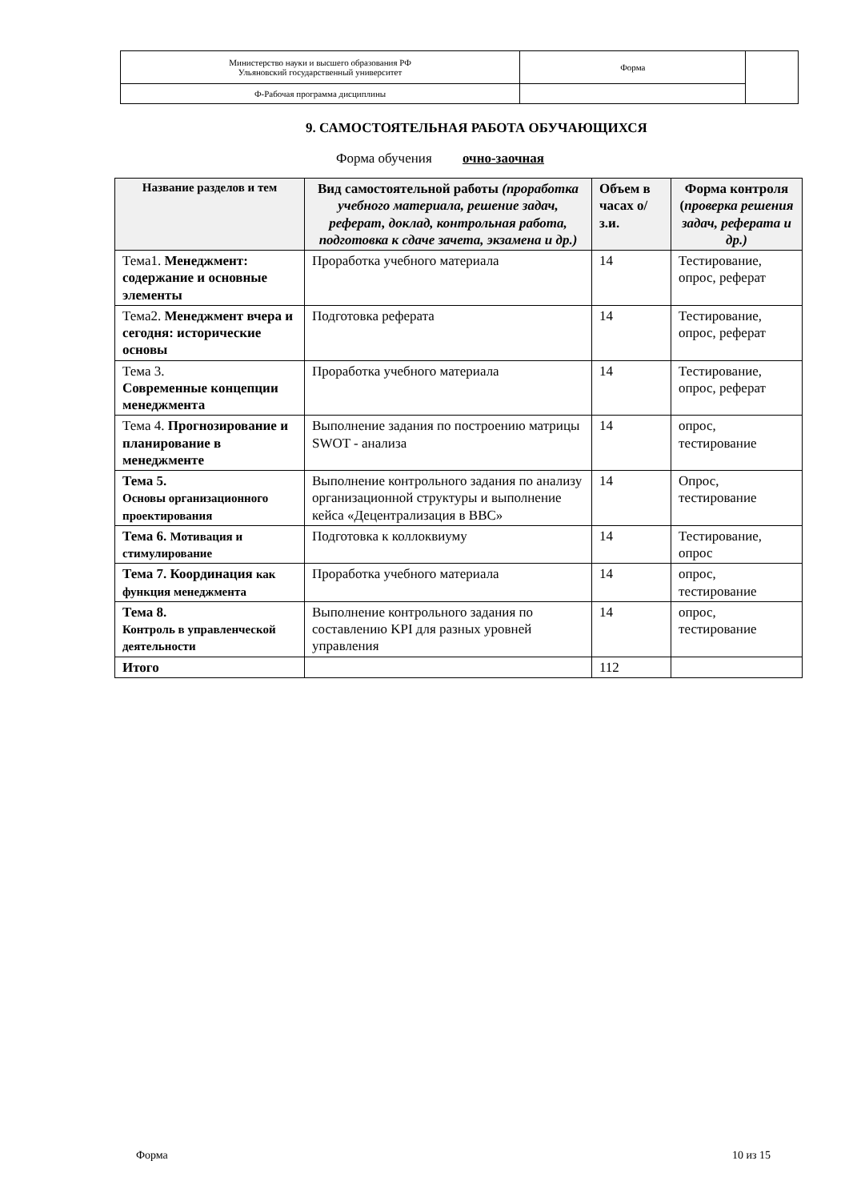| Министерство науки и высшего образования РФ Ульяновский государственный университет | Форма | |
| Ф-Рабочая программа дисциплины | | |
9. САМОСТОЯТЕЛЬНАЯ РАБОТА ОБУЧАЮЩИХСЯ
Форма обучения очно-заочная
| Название разделов и тем | Вид самостоятельной работы (проработка учебного материала, решение задач, реферат, доклад, контрольная работа, подготовка к сдаче зачета, экзамена и др.) | Объем в часах о/з.и. | Форма контроля ( проверка решения задач, реферата и др.) |
| --- | --- | --- | --- |
| Тема1. Менеджмент: содержание и основные элементы | Проработка учебного материала | 14 | Тестирование, опрос, реферат |
| Тема2. Менеджмент вчера и сегодня: исторические основы | Подготовка реферата | 14 | Тестирование, опрос, реферат |
| Тема 3. Современные концепции менеджмента | Проработка учебного материала | 14 | Тестирование, опрос, реферат |
| Тема 4. Прогнозирование и планирование в менеджменте | Выполнение задания по построению матрицы SWOT - анализа | 14 | опрос, тестирование |
| Тема 5. Основы организационного проектирования | Выполнение контрольного задания по анализу организационной структуры и выполнение кейса «Децентрализация в ВВС» | 14 | Опрос, тестирование |
| Тема 6. Мотивация и стимулирование | Подготовка к коллоквиуму | 14 | Тестирование, опрос |
| Тема 7. Координация как функция менеджмента | Проработка учебного материала | 14 | опрос, тестирование |
| Тема 8. Контроль в управленческой деятельности | Выполнение контрольного задания по составлению KPI для разных уровней управления | 14 | опрос, тестирование |
| Итого | | 112 | |
Форма 10 из 15